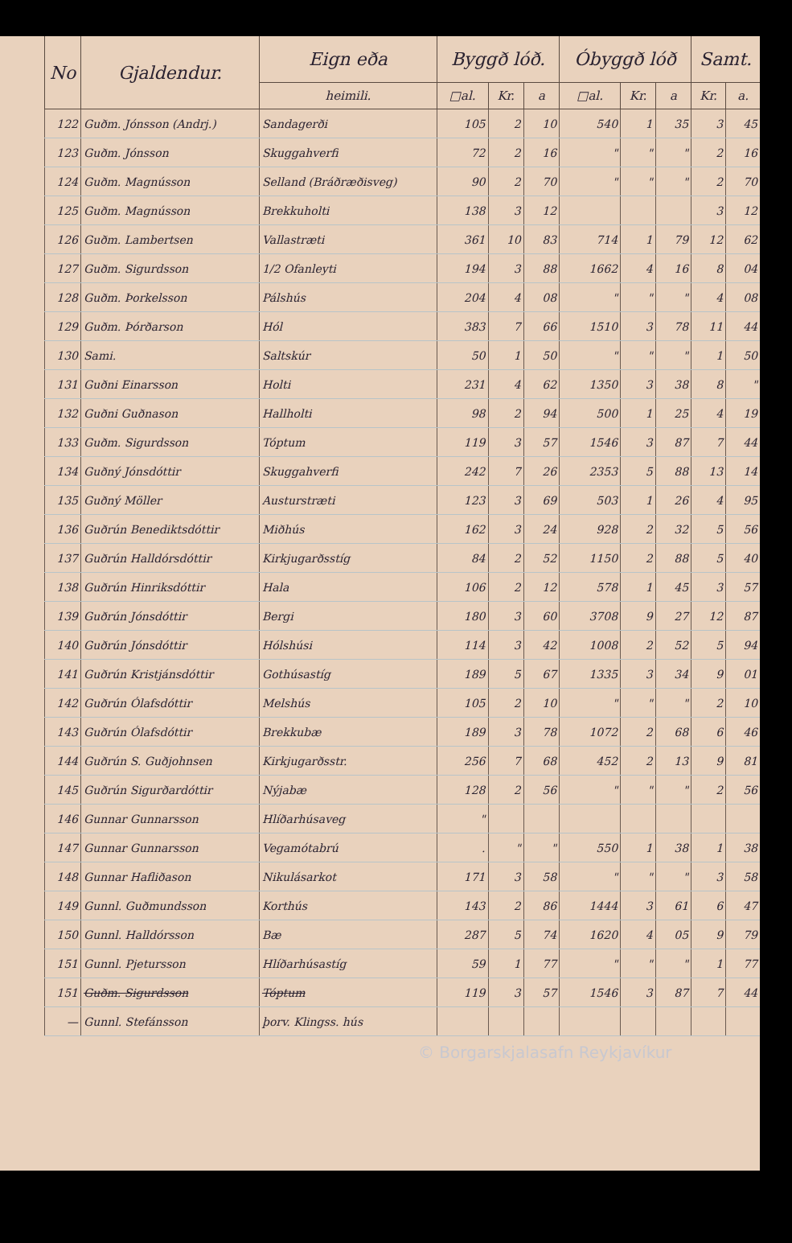| No | Gjaldendur. | Eign eða | Byggð lóð. | | | Óbyggð lóð | | | Samt. | |
| --- | --- | --- | --- | --- | --- | --- | --- | --- | --- | --- |
| | | heimili. | □al. | Kr. | a | □al. | Kr. | a | Kr. | a. |
| 122 | Guðm. Jónsson (Andrj.) | Sandagerði | 105 | 2 | 10 | 540 | 1 | 35 | 3 | 45 |
| 123 | Guðm. Jónsson | Skuggahverfi | 72 | 2 | 16 | " | " | " | 2 | 16 |
| 124 | Guðm. Magnússon | Selland (Bráðræðisveg) | 90 | 2 | 70 | " | " | " | 2 | 70 |
| 125 | Guðm. Magnússon | Brekkuholti | 138 | 3 | 12 | | | | 3 | 12 |
| 126 | Guðm. Lambertsen | Vallastræti | 361 | 10 | 83 | 714 | 1 | 79 | 12 | 62 |
| 127 | Guðm. Sigurdsson | 1/2 Ofanleyti | 194 | 3 | 88 | 1662 | 4 | 16 | 8 | 04 |
| 128 | Guðm. Þorkelsson | Pálshús | 204 | 4 | 08 | " | " | " | 4 | 08 |
| 129 | Guðm. Þórðarson | Hól | 383 | 7 | 66 | 1510 | 3 | 78 | 11 | 44 |
| 130 | Sami. | Saltskúr | 50 | 1 | 50 | " | " | " | 1 | 50 |
| 131 | Guðni Einarsson | Holti | 231 | 4 | 62 | 1350 | 3 | 38 | 8 | " |
| 132 | Guðni Guðnason | Hallholti | 98 | 2 | 94 | 500 | 1 | 25 | 4 | 19 |
| 133 | Guðm. Sigurdsson | Tóptum | 119 | 3 | 57 | 1546 | 3 | 87 | 7 | 44 |
| 134 | Guðný Jónsdóttir | Skuggahverfi | 242 | 7 | 26 | 2353 | 5 | 88 | 13 | 14 |
| 135 | Guðný Möller | Austurstræti | 123 | 3 | 69 | 503 | 1 | 26 | 4 | 95 |
| 136 | Guðrún Benediktsdóttir | Miðhús | 162 | 3 | 24 | 928 | 2 | 32 | 5 | 56 |
| 137 | Guðrún Halldórsdóttir | Kirkjugarðsstíg | 84 | 2 | 52 | 1150 | 2 | 88 | 5 | 40 |
| 138 | Guðrún Hinriksdóttir | Hala | 106 | 2 | 12 | 578 | 1 | 45 | 3 | 57 |
| 139 | Guðrún Jónsdóttir | Bergi | 180 | 3 | 60 | 3708 | 9 | 27 | 12 | 87 |
| 140 | Guðrún Jónsdóttir | Hólshúsi | 114 | 3 | 42 | 1008 | 2 | 52 | 5 | 94 |
| 141 | Guðrún Kristjánsdóttir | Gothúsastíg | 189 | 5 | 67 | 1335 | 3 | 34 | 9 | 01 |
| 142 | Guðrún Ólafsdóttir | Melshús | 105 | 2 | 10 | " | " | " | 2 | 10 |
| 143 | Guðrún Ólafsdóttir | Brekkubæ | 189 | 3 | 78 | 1072 | 2 | 68 | 6 | 46 |
| 144 | Guðrún S. Guðjohnsen | Kirkjugarðsstr. | 256 | 7 | 68 | 452 | 2 | 13 | 9 | 81 |
| 145 | Guðrún Sigurðardóttir | Nýjabæ | 128 | 2 | 56 | " | " | " | 2 | 56 |
| 146 | Gunnar Gunnarsson | Hlíðarhúsaveg | " | | | | | | | |
| 147 | Gunnar Gunnarsson | Vegamótabrú | . | " | " | 550 | 1 | 38 | 1 | 38 |
| 148 | Gunnar Hafliðason | Nikulásarkot | 171 | 3 | 58 | " | " | " | 3 | 58 |
| 149 | Gunnl. Guðmundsson | Korthús | 143 | 2 | 86 | 1444 | 3 | 61 | 6 | 47 |
| 150 | Gunnl. Halldórsson | Bæ | 287 | 5 | 74 | 1620 | 4 | 05 | 9 | 79 |
| 151 | Gunnl. Pjetursson | Hlíðarhúsastíg | 59 | 1 | 77 | " | " | " | 1 | 77 |
| 151 | Guðm. Sigurdsson | Tóptum | 119 | 3 | 57 | 1546 | 3 | 87 | 7 | 44 |
| — | Gunnl. Stefánsson | þorv. Klingss. hús | | | | | | | | |
© Borgarskjalasafn Reykjavíkur